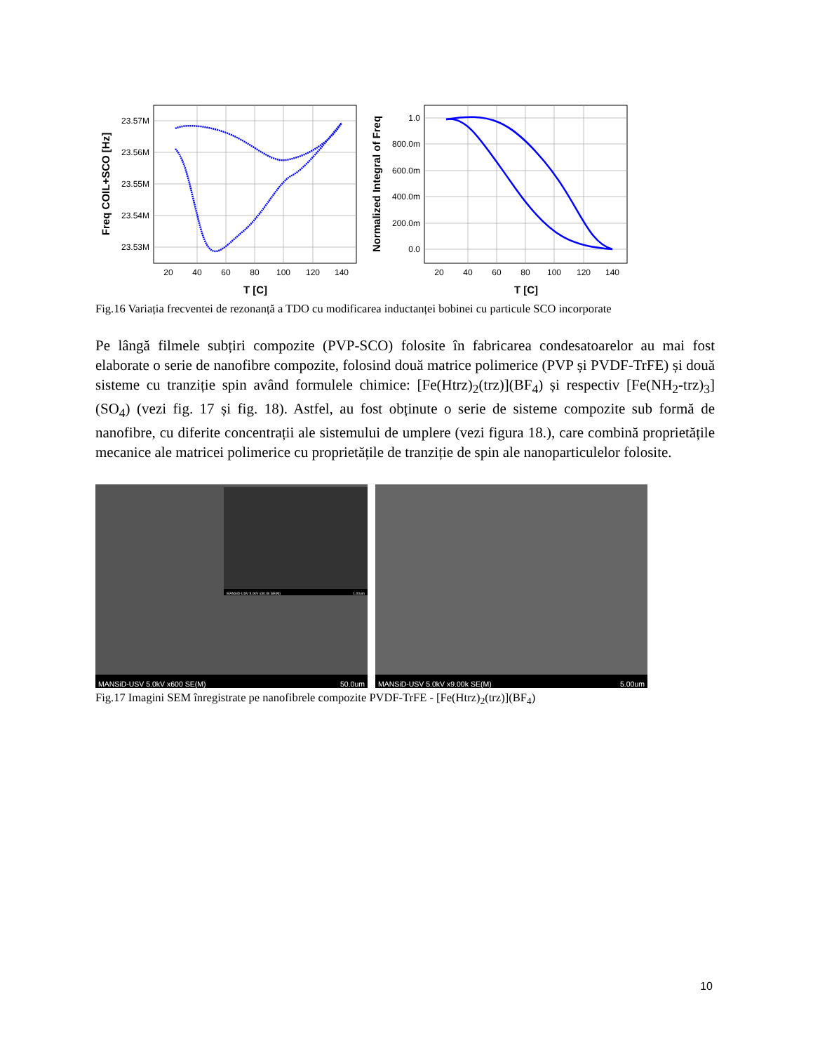23.57M
23.56M
23.55M
23.54M
23.53M
20
40
60
80
100
120
140
T [C]
Freq COIL+SCO [Hz]
1.0
800.0m
600.0m
400.0m
200.0m
0.0
20
40
60
80
100
120
140
T [C]
Normalized Integral of Freq
Fig.16 Variația frecventei de rezonanță a TDO cu modificarea inductanței bobinei cu particule SCO incorporate
Pe lângă filmele subțiri compozite (PVP-SCO) folosite în fabricarea condesatoarelor au mai fost elaborate o serie de nanofibre compozite, folosind două matrice polimerice (PVP și PVDF-TrFE) și două sisteme cu tranziție spin având formulele chimice: [Fe(Htrz)<sub>2</sub>(trz)](BF<sub>4</sub>) și respectiv [Fe(NH<sub>2</sub>-trz)<sub>3</sub>](SO<sub>4</sub>) (vezi fig. 17 și fig. 18). Astfel, au fost obținute o serie de sisteme compozite sub formă de nanofibre, cu diferite concentrații ale sistemului de umplere (vezi figura 18.), care combină proprietățile mecanice ale matricei polimerice cu proprietățile de tranziție de spin ale nanoparticulelor folosite.
MANSiD-USV 5.0kV x30.0k SE(M) 1.00um
MANSiD-USV 5.0kV x600 SE(M) 50.0um
MANSiD-USV 5.0kV x9.00k SE(M) 5.00um
Fig.17 Imagini SEM înregistrate pe nanofibrele compozite PVDF-TrFE - [Fe(Htrz)<sub>2</sub>(trz)](BF<sub>4</sub>)
10